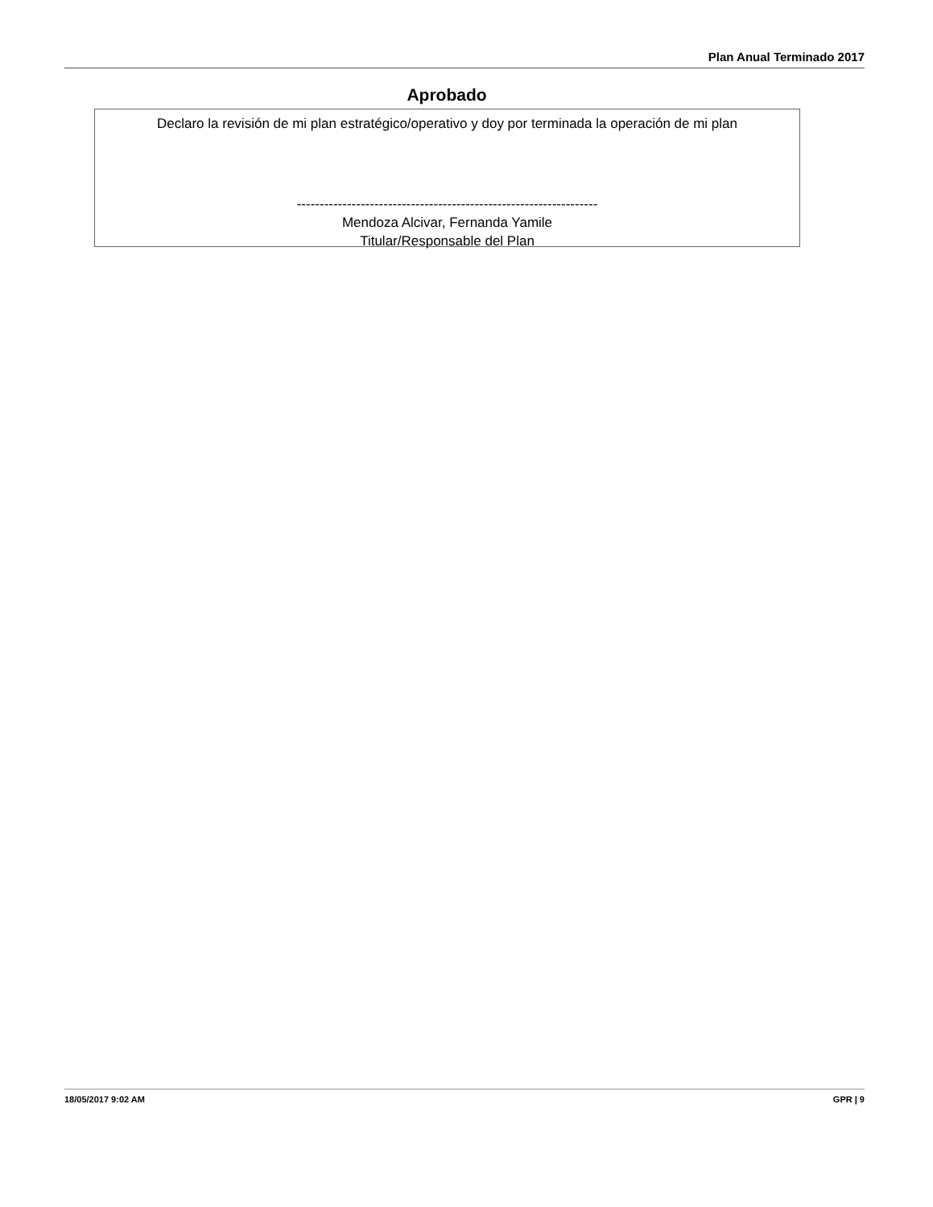Plan Anual Terminado 2017
Aprobado
Declaro la revisión de mi plan estratégico/operativo y doy por terminada la operación de mi plan
------------------------------------------------------------------
Mendoza Alcivar, Fernanda Yamile
Titular/Responsable del Plan
18/05/2017 9:02 AM GPR | 9